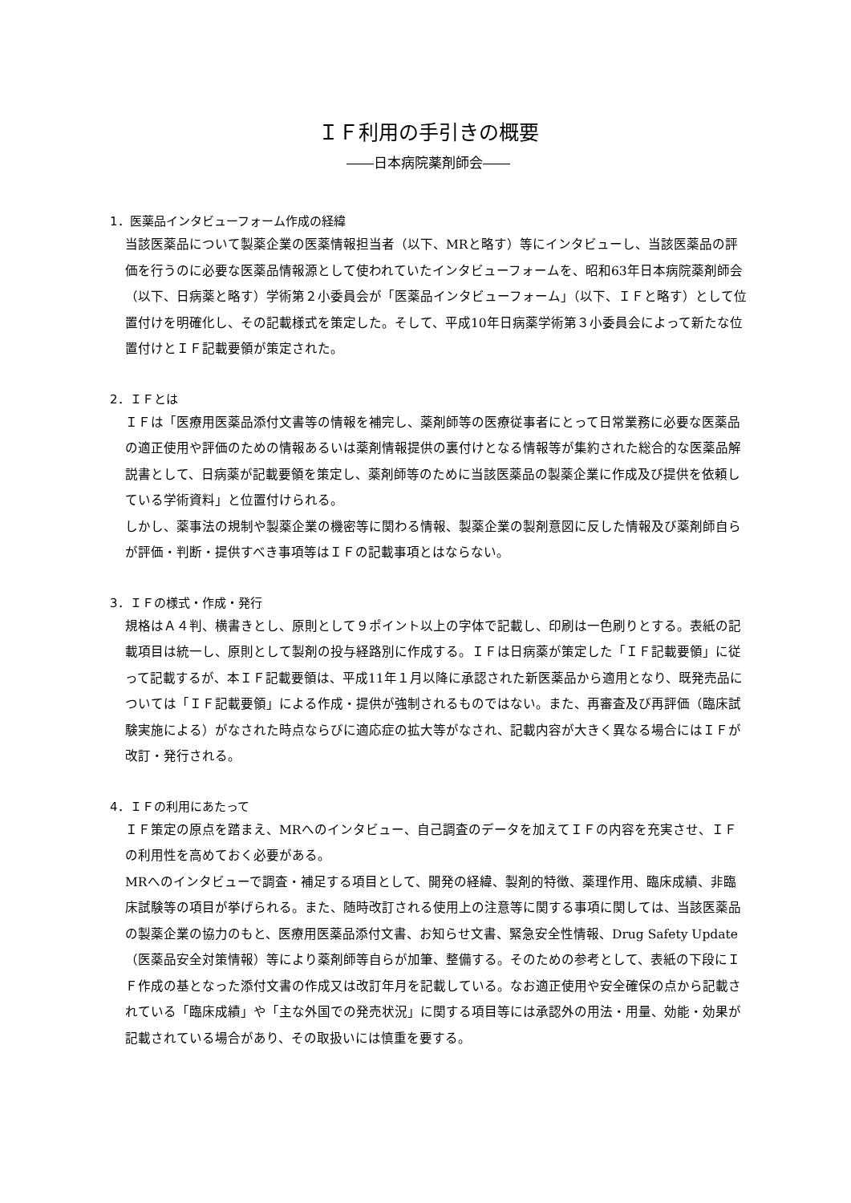ＩＦ利用の手引きの概要
――日本病院薬剤師会――
1．医薬品インタビューフォーム作成の経緯
当該医薬品について製薬企業の医薬情報担当者（以下、MRと略す）等にインタビューし、当該医薬品の評価を行うのに必要な医薬品情報源として使われていたインタビューフォームを、昭和63年日本病院薬剤師会（以下、日病薬と略す）学術第２小委員会が「医薬品インタビューフォーム」（以下、ＩＦと略す）として位置付けを明確化し、その記載様式を策定した。そして、平成10年日病薬学術第３小委員会によって新たな位置付けとＩＦ記載要領が策定された。
2．ＩＦとは
ＩＦは「医療用医薬品添付文書等の情報を補完し、薬剤師等の医療従事者にとって日常業務に必要な医薬品の適正使用や評価のための情報あるいは薬剤情報提供の裏付けとなる情報等が集約された総合的な医薬品解説書として、日病薬が記載要領を策定し、薬剤師等のために当該医薬品の製薬企業に作成及び提供を依頼している学術資料」と位置付けられる。
しかし、薬事法の規制や製薬企業の機密等に関わる情報、製薬企業の製剤意図に反した情報及び薬剤師自らが評価・判断・提供すべき事項等はＩＦの記載事項とはならない。
3．ＩＦの様式・作成・発行
規格はＡ４判、横書きとし、原則として９ポイント以上の字体で記載し、印刷は一色刷りとする。表紙の記載項目は統一し、原則として製剤の投与経路別に作成する。ＩＦは日病薬が策定した「ＩＦ記載要領」に従って記載するが、本ＩＦ記載要領は、平成11年１月以降に承認された新医薬品から適用となり、既発売品については「ＩＦ記載要領」による作成・提供が強制されるものではない。また、再審査及び再評価（臨床試験実施による）がなされた時点ならびに適応症の拡大等がなされ、記載内容が大きく異なる場合にはＩＦが改訂・発行される。
4．ＩＦの利用にあたって
ＩＦ策定の原点を踏まえ、MRへのインタビュー、自己調査のデータを加えてＩＦの内容を充実させ、ＩＦの利用性を高めておく必要がある。
MRへのインタビューで調査・補足する項目として、開発の経緯、製剤的特徴、薬理作用、臨床成績、非臨床試験等の項目が挙げられる。また、随時改訂される使用上の注意等に関する事項に関しては、当該医薬品の製薬企業の協力のもと、医療用医薬品添付文書、お知らせ文書、緊急安全性情報、Drug Safety Update（医薬品安全対策情報）等により薬剤師等自らが加筆、整備する。そのための参考として、表紙の下段にＩＦ作成の基となった添付文書の作成又は改訂年月を記載している。なお適正使用や安全確保の点から記載されている「臨床成績」や「主な外国での発売状況」に関する項目等には承認外の用法・用量、効能・効果が記載されている場合があり、その取扱いには慎重を要する。